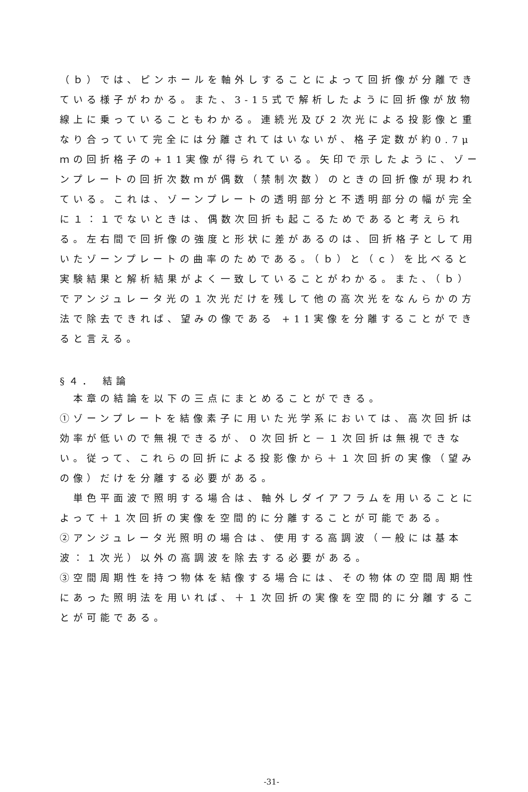（ｂ）では、ピンホールを軸外しすることによって回折像が分離できている様子がわかる。また、3-15式で解析したように回折像が放物線上に乗っていることもわかる。連続光及び２次光による投影像と重なり合っていて完全には分離されてはいないが、格子定数が約0.7μｍの回折格子の+11実像が得られている。矢印で示したように、ゾーンプレートの回折次数ｍが偶数（禁制次数）のときの回折像が現われている。これは、ゾーンプレートの透明部分と不透明部分の幅が完全に１：１でないときは、偶数次回折も起こるためであると考えられる。左右間で回折像の強度と形状に差があるのは、回折格子として用いたゾーンプレートの曲率のためである。（ｂ）と（ｃ）を比べると実験結果と解析結果がよく一致していることがわかる。また、（ｂ）でアンジュレータ光の１次光だけを残して他の高次光をなんらかの方法で除去できれば、望みの像である +11実像を分離することができると言える。
§４． 結論
　本章の結論を以下の三点にまとめることができる。
①ゾーンプレートを結像素子に用いた光学系においては、高次回折は効率が低いので無視できるが、０次回折と－１次回折は無視できない。従って、これらの回折による投影像から＋１次回折の実像（望みの像）だけを分離する必要がある。
　単色平面波で照明する場合は、軸外しダイアフラムを用いることによって＋１次回折の実像を空間的に分離することが可能である。
②アンジュレータ光照明の場合は、使用する高調波（一般には基本波：１次光）以外の高調波を除去する必要がある。
③空間周期性を持つ物体を結像する場合には、その物体の空間周期性にあった照明法を用いれば、＋１次回折の実像を空間的に分離することが可能である。
-31-